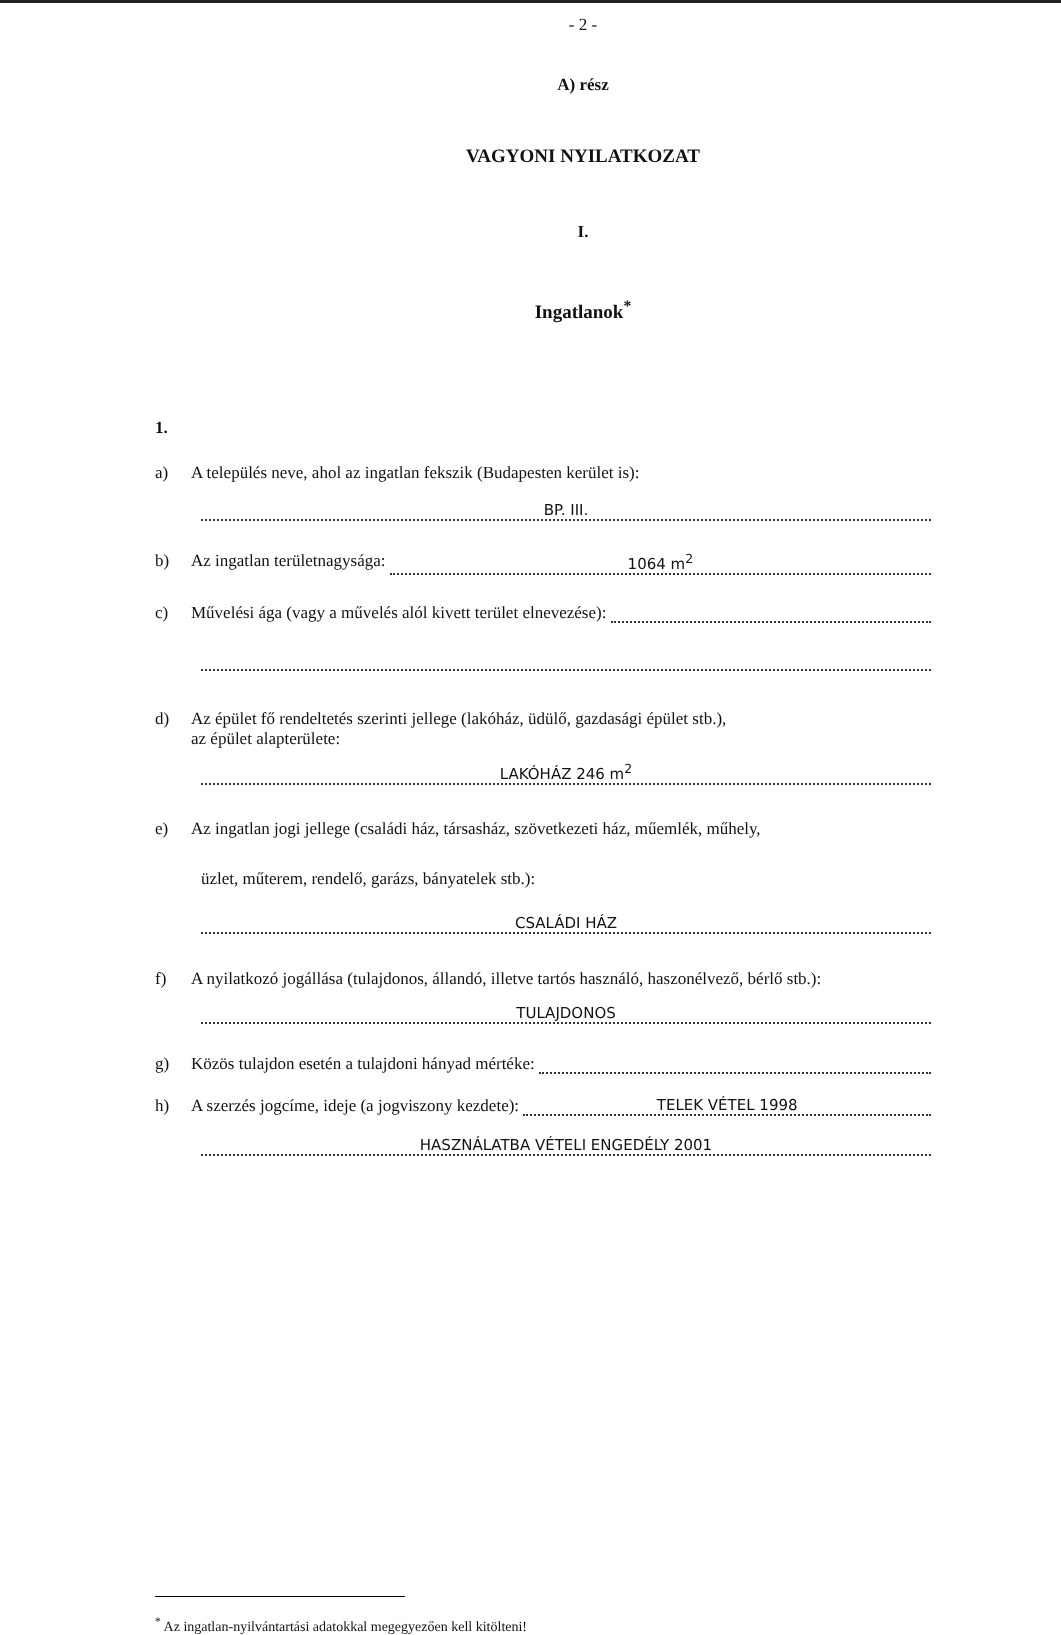- 2 -
A) rész
VAGYONI NYILATKOZAT
I.
Ingatlanok<sup>*</sup>
1.
a) A település neve, ahol az ingatlan fekszik (Budapesten kerület is):
BP. III.
b) Az ingatlan területnagysága: 1064 m<sup>2</sup>
c) Művelési ága (vagy a művelés alól kivett terület elnevezése):
d) Az épület fő rendeltetés szerinti jellege (lakóház, üdülő, gazdasági épület stb.),
az épület alapterülete:
LAKÓHÁZ 246 m<sup>2</sup>
e) Az ingatlan jogi jellege (családi ház, társasház, szövetkezeti ház, műemlék, műhely,
üzlet, műterem, rendelő, garázs, bányatelek stb.):
CSALÁDI HÁZ
f) A nyilatkozó jogállása (tulajdonos, állandó, illetve tartós használó, haszonélvező, bérlő stb.):
TULAJDONOS
g) Közös tulajdon esetén a tulajdoni hányad mértéke:
h) A szerzés jogcíme, ideje (a jogviszony kezdete): TELEK VÉTEL 1998
HASZNÁLATBA VÉTELI ENGEDÉLY 2001
<sup>*</sup> Az ingatlan-nyilvántartási adatokkal megegyezően kell kitölteni!